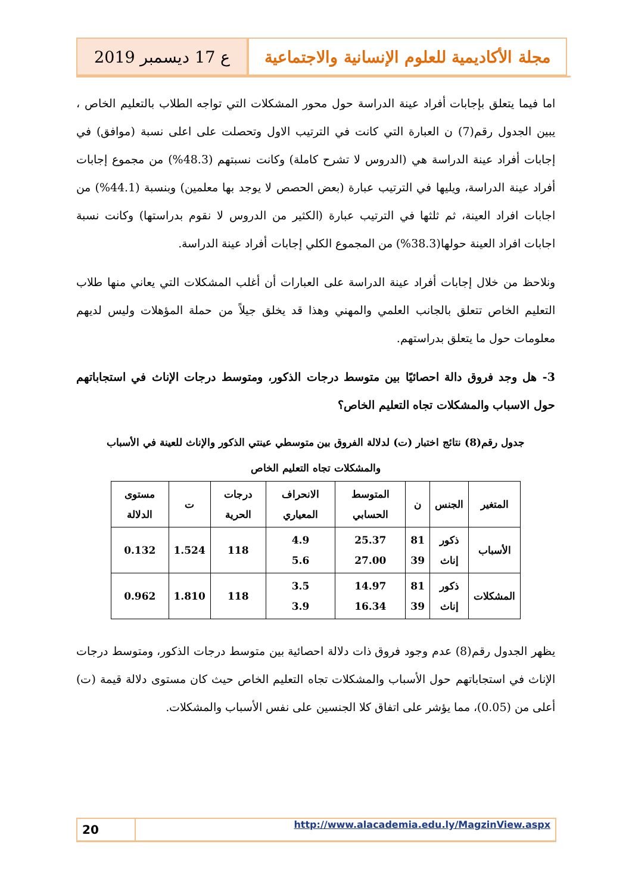مجلة الأكاديمية للعلوم الإنسانية والاجتماعية
ع 17 ديسمبر 2019
اما فيما يتعلق بإجابات أفراد عينة الدراسة حول محور المشكلات التي تواجه الطلاب بالتعليم الخاص ، يبين الجدول رقم(7) ن العبارة التي كانت في الترتيب الاول وتحصلت على اعلى نسبة (موافق) في إجابات أفراد عينة الدراسة هي (الدروس لا تشرح كاملة) وكانت نسبتهم (48.3%) من مجموع إجابات أفراد عينة الدراسة، ويليها في الترتيب عبارة (بعض الحصص لا يوجد بها معلمين) وبنسبة (44.1%) من اجابات افراد العينة، ثم ثلثها في الترتيب عبارة (الكثير من الدروس لا نقوم بدراستها) وكانت نسبة اجابات افراد العينة حولها(38.3%) من المجموع الكلي إجابات أفراد عينة الدراسة.
ونلاحظ من خلال إجابات أفراد عينة الدراسة على العبارات أن أغلب المشكلات التي يعاني منها طلاب التعليم الخاص تتعلق بالجانب العلمي والمهني وهذا قد يخلق جيلاً من حملة المؤهلات وليس لديهم معلومات حول ما يتعلق بدراستهم.
3- هل وجد فروق دالة احصائيًا بين متوسط درجات الذكور، ومتوسط درجات الإناث في استجاباتهم حول الاسباب والمشكلات تجاه التعليم الخاص؟
جدول رقم(8) نتائج اختبار (ت) لدلالة الفروق بين متوسطي عينتي الذكور والإناث للعينة في الأسباب والمشكلات تجاه التعليم الخاص
| المتغير | الجنس | ن | المتوسط الحسابي | الانحراف المعياري | درجات الحرية | ت | مستوى الدلالة |
| --- | --- | --- | --- | --- | --- | --- | --- |
| الأسباب | ذكور إناث | 81 39 | 25.37 27.00 | 4.9 5.6 | 118 | 1.524 | 0.132 |
| المشكلات | ذكور إناث | 81 39 | 14.97 16.34 | 3.5 3.9 | 118 | 1.810 | 0.962 |
يظهر الجدول رقم(8) عدم وجود فروق ذات دلالة احصائية بين متوسط درجات الذكور، ومتوسط درجات الإناث في استجاباتهم حول الأسباب والمشكلات تجاه التعليم الخاص حيث كان مستوى دلالة قيمة (ت) أعلى من (0.05)، مما يؤشر على اتفاق كلا الجنسين على نفس الأسباب والمشكلات.
http://www.alacademia.edu.ly/MagzinView.aspx
20